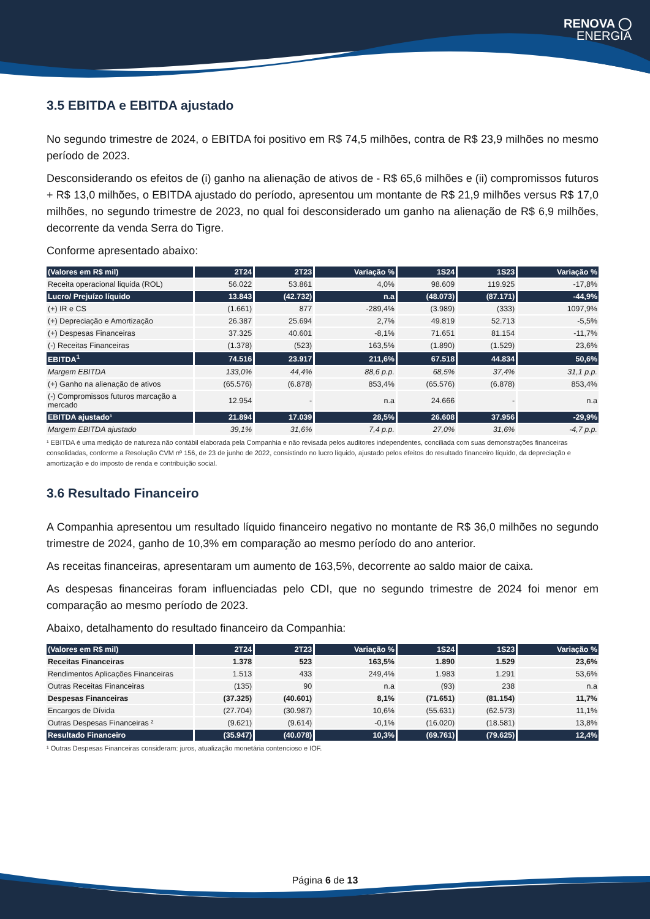RENOVA ◯
ENERGIA
3.5 EBITDA e EBITDA ajustado
No segundo trimestre de 2024, o EBITDA foi positivo em R$ 74,5 milhões, contra de R$ 23,9 milhões no mesmo período de 2023.
Desconsiderando os efeitos de (i) ganho na alienação de ativos de - R$ 65,6 milhões e (ii) compromissos futuros + R$ 13,0 milhões, o EBITDA ajustado do período, apresentou um montante de R$ 21,9 milhões versus R$ 17,0 milhões, no segundo trimestre de 2023, no qual foi desconsiderado um ganho na alienação de R$ 6,9 milhões, decorrente da venda Serra do Tigre.
Conforme apresentado abaixo:
| (Valores em R$ mil) | 2T24 | 2T23 | Variação % | 1S24 | 1S23 | Variação % |
| --- | --- | --- | --- | --- | --- | --- |
| Receita operacional liquida (ROL) | 56.022 | 53.861 | 4,0% | 98.609 | 119.925 | -17,8% |
| Lucro/ Prejuízo líquido | 13.843 | (42.732) | n.a | (48.073) | (87.171) | -44,9% |
| (+) IR e CS | (1.661) | 877 | -289,4% | (3.989) | (333) | 1097,9% |
| (+) Depreciação e Amortização | 26.387 | 25.694 | 2,7% | 49.819 | 52.713 | -5,5% |
| (+) Despesas Financeiras | 37.325 | 40.601 | -8,1% | 71.651 | 81.154 | -11,7% |
| (-) Receitas Financeiras | (1.378) | (523) | 163,5% | (1.890) | (1.529) | 23,6% |
| EBITDA<sup>1</sup> | 74.516 | 23.917 | 211,6% | 67.518 | 44.834 | 50,6% |
| Margem EBITDA | 133,0% | 44,4% | 88,6 p.p. | 68,5% | 37,4% | 31,1 p.p. |
| (+) Ganho na alienação de ativos | (65.576) | (6.878) | 853,4% | (65.576) | (6.878) | 853,4% |
| (-) Compromissos futuros marcação a mercado | 12.954 | - | n.a | 24.666 | - | n.a |
| EBITDA ajustado¹ | 21.894 | 17.039 | 28,5% | 26.608 | 37.956 | -29,9% |
| Margem EBITDA ajustado | 39,1% | 31,6% | 7,4 p.p. | 27,0% | 31,6% | -4,7 p.p. |
¹ EBITDA é uma medição de natureza não contábil elaborada pela Companhia e não revisada pelos auditores independentes, conciliada com suas demonstrações financeiras consolidadas, conforme a Resolução CVM nº 156, de 23 de junho de 2022, consistindo no lucro líquido, ajustado pelos efeitos do resultado financeiro líquido, da depreciação e amortização e do imposto de renda e contribuição social.
3.6 Resultado Financeiro
A Companhia apresentou um resultado líquido financeiro negativo no montante de R$ 36,0 milhões no segundo trimestre de 2024, ganho de 10,3% em comparação ao mesmo período do ano anterior.
As receitas financeiras, apresentaram um aumento de 163,5%, decorrente ao saldo maior de caixa.
As despesas financeiras foram influenciadas pelo CDI, que no segundo trimestre de 2024 foi menor em comparação ao mesmo período de 2023.
Abaixo, detalhamento do resultado financeiro da Companhia:
| (Valores em R$ mil) | 2T24 | 2T23 | Variação % | 1S24 | 1S23 | Variação % |
| --- | --- | --- | --- | --- | --- | --- |
| Receitas Financeiras | 1.378 | 523 | 163,5% | 1.890 | 1.529 | 23,6% |
| Rendimentos Aplicações Financeiras | 1.513 | 433 | 249,4% | 1.983 | 1.291 | 53,6% |
| Outras Receitas Financeiras | (135) | 90 | n.a | (93) | 238 | n.a |
| Despesas Financeiras | (37.325) | (40.601) | 8,1% | (71.651) | (81.154) | 11,7% |
| Encargos de Dívida | (27.704) | (30.987) | 10,6% | (55.631) | (62.573) | 11,1% |
| Outras Despesas Financeiras ² | (9.621) | (9.614) | -0,1% | (16.020) | (18.581) | 13,8% |
| Resultado Financeiro | (35.947) | (40.078) | 10,3% | (69.761) | (79.625) | 12,4% |
¹ Outras Despesas Financeiras consideram: juros, atualização monetária contencioso e IOF.
Página 6 de 13